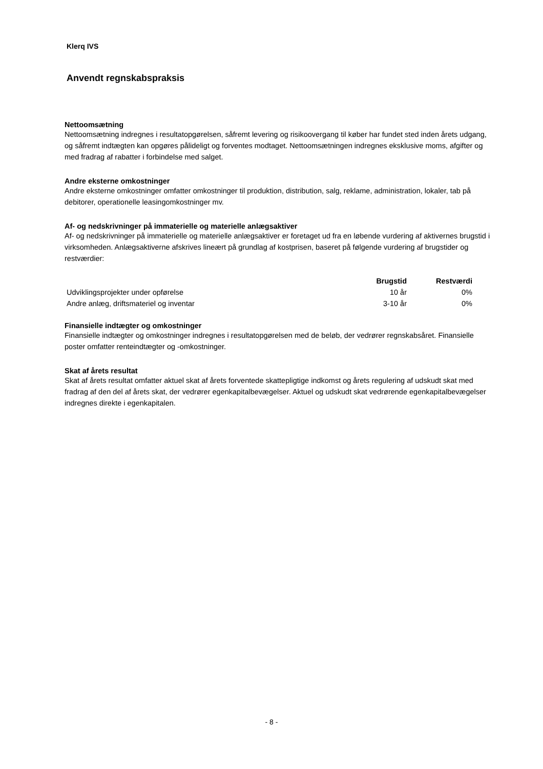Klerq IVS
Anvendt regnskabspraksis
Nettoomsætning
Nettoomsætning indregnes i resultatopgørelsen, såfremt levering og risikoovergang til køber har fundet sted inden årets udgang, og såfremt indtægten kan opgøres pålideligt og forventes modtaget. Nettoomsætningen indregnes eksklusive moms, afgifter og med fradrag af rabatter i forbindelse med salget.
Andre eksterne omkostninger
Andre eksterne omkostninger omfatter omkostninger til produktion, distribution, salg, reklame, administration, lokaler, tab på debitorer, operationelle leasingomkostninger mv.
Af- og nedskrivninger på immaterielle og materielle anlægsaktiver
Af- og nedskrivninger på immaterielle og materielle anlægsaktiver er foretaget ud fra en løbende vurdering af aktivernes brugstid i virksomheden. Anlægsaktiverne afskrives lineært på grundlag af kostprisen, baseret på følgende vurdering af brugstider og restværdier:
| | Brugstid | Restværdi |
| --- | --- | --- |
| Udviklingsprojekter under opførelse | 10 år | 0% |
| Andre anlæg, driftsmateriel og inventar | 3-10 år | 0% |
Finansielle indtægter og omkostninger
Finansielle indtægter og omkostninger indregnes i resultatopgørelsen med de beløb, der vedrører regnskabsåret. Finansielle poster omfatter renteindtægter og -omkostninger.
Skat af årets resultat
Skat af årets resultat omfatter aktuel skat af årets forventede skattepligtige indkomst og årets regulering af udskudt skat med fradrag af den del af årets skat, der vedrører egenkapitalbevægelser. Aktuel og udskudt skat vedrørende egenkapitalbevægelser indregnes direkte i egenkapitalen.
- 8 -